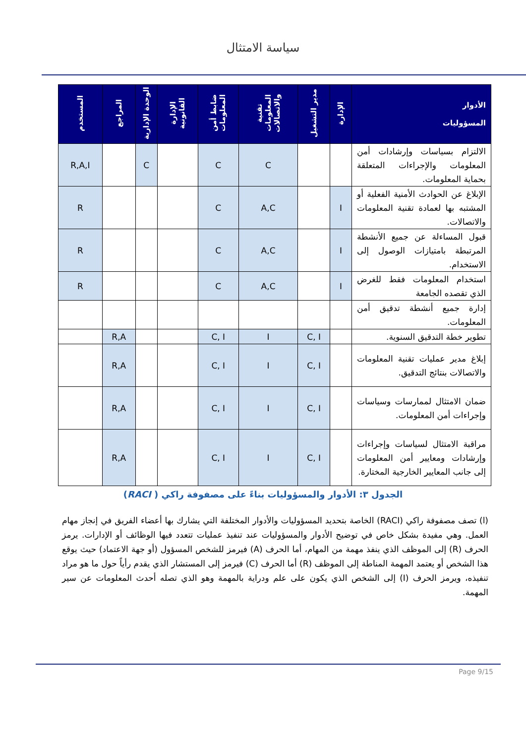سياسة الامتثال
| الأدوار المسؤوليات | الإدارة | مدير التشغيل | تقنية المعلومات والاتصالات | ضابط أمن المعلومات | الإدارة القانونية | الوحدة الإدارية | المراجع | المستخدم |
| --- | --- | --- | --- | --- | --- | --- | --- | --- |
| الالتزام بسياسات وإرشادات أمن المعلومات والإجراءات المتعلقة بحماية المعلومات. | | | C | C | | C | | R,A,I |
| الإبلاغ عن الحوادث الأمنية الفعلية أو المشتبه بها لعمادة تقنية المعلومات والاتصالات. | I | | A,C | C | | | | R |
| قبول المساءلة عن جميع الأنشطة المرتبطة بامتيازات الوصول إلى الاستخدام. | I | | A,C | C | | | | R |
| استخدام المعلومات فقط للغرض الذي تقصده الجامعة | I | | A,C | C | | | | R |
| إدارة جميع أنشطة تدقيق أمن المعلومات. | | | | | | | | |
| تطوير خطة التدقيق السنوية. | | C, I | I | C, I | | | R,A | |
| إبلاغ مدير عمليات تقنية المعلومات والاتصالات بنتائج التدقيق. | | C, I | I | C, I | | | R,A | |
| ضمان الامتثال لممارسات وسياسات وإجراءات أمن المعلومات. | | C, I | I | C, I | | | R,A | |
| مراقبة الامتثال لسياسات وإجراءات وإرشادات ومعايير أمن المعلومات إلى جانب المعايير الخارجية المختارة. | | C, I | I | C, I | | | R,A | |
الجدول ٣: الأدوار والمسؤوليات بناءً على مصفوفة راكي ( RACI)
(ا) تصف مصفوفة راكي (RACI) الخاصة بتحديد المسؤوليات والأدوار المختلفة التي يشارك بها أعضاء الفريق في إنجاز مهام العمل. وهي مفيدة بشكل خاص في توضيح الأدوار والمسؤوليات عند تنفيذ عمليات تتعدد فيها الوظائف أو الإدارات. يرمز الحرف (R) إلى الموظف الذي ينفذ مهمة من المهام، أما الحرف (A) فيرمز للشخص المسؤول (أو جهة الاعتماد) حيث يوقع هذا الشخص أو يعتمد المهمة المناطة إلى الموظف (R) أما الحرف (C) فيرمز إلى المستشار الذي يقدم رأياً حول ما هو مراد تنفيذه، ويرمز الحرف (I) إلى الشخص الذي يكون على علم ودراية بالمهمة وهو الذي تصله أحدث المعلومات عن سير المهمة.
Page 9/15